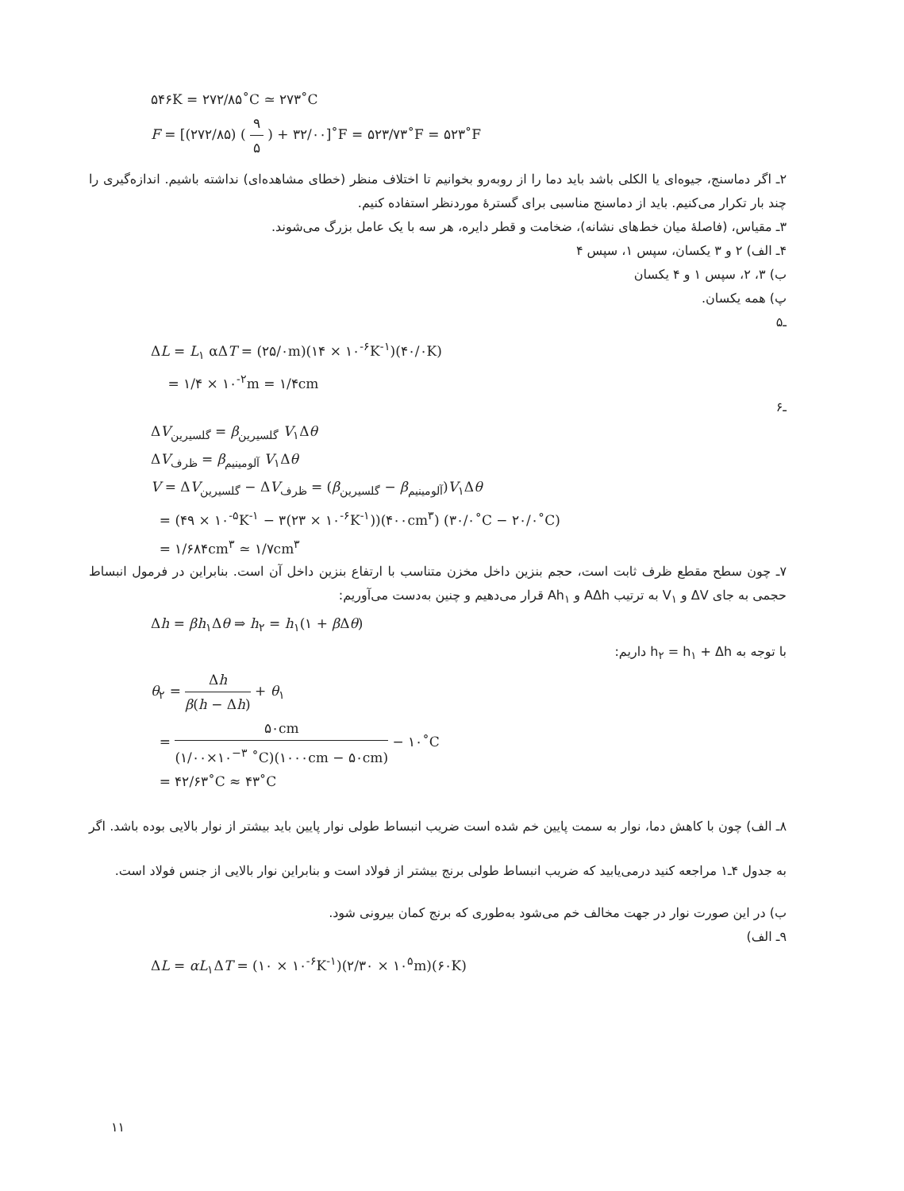۵۴۶K = ۲۷۲/۸۵˚C ≃ ۲۷۳˚C
F = [(۲۷۲/۸۵) ( ۹ ۵ ) + ۳۲/۰۰]˚F = ۵۲۳/۷۳˚F = ۵۲۳˚F
۲ـ اگر دماسنج، جیوه‌ای یا الکلی باشد باید دما را از روبه‌رو بخوانیم تا اختلاف منظر (خطای مشاهده‌ای) نداشته باشیم. اندازه‌گیری را چند بار تکرار می‌کنیم. باید از دماسنج مناسبی برای گسترهٔ موردنظر استفاده کنیم.
۳ـ مقیاس، (فاصلهٔ میان خط‌های نشانه)، ضخامت و قطر دایره، هر سه با یک عامل بزرگ می‌شوند.
۴ـ الف) ۲ و ۳ یکسان، سپس ۱، سپس ۴
ب) ۳، ۲، سپس ۱ و ۴ یکسان
پ) همه یکسان.
ـ۵
ΔL = L<sub>۱</sub> αΔT = (۲۵/۰m)(۱۴ × ۱۰<sup>-۶</sup>K<sup>-۱</sup>)(۴۰/۰K)
= ۱/۴ × ۱۰<sup>-۲</sup>m = ۱/۴cm
ـ۶
ΔV<sub>گلسیرین</sub> = β<sub>گلسیرین</sub> V<sub>۱</sub>Δθ
ΔV<sub>ظرف</sub> = β<sub>آلومینیم</sub> V<sub>۱</sub>Δθ
V = ΔV<sub>گلسیرین</sub> − ΔV<sub>ظرف</sub> = (β<sub>گلسیرین</sub> − β<sub>آلومینیم</sub>)V<sub>۱</sub>Δθ
= (۴۹ × ۱۰<sup>-۵</sup>K<sup>-۱</sup> − ۳(۲۳ × ۱۰<sup>-۶</sup>K<sup>-۱</sup>))(۴۰۰cm<sup>۳</sup>) (۳۰/۰˚C − ۲۰/۰˚C)
= ۱/۶۸۴cm<sup>۳</sup> ≃ ۱/۷cm<sup>۳</sup>
۷ـ چون سطح مقطع ظرف ثابت است، حجم بنزین داخل مخزن متناسب با ارتفاع بنزین داخل آن است. بنابراین در فرمول انبساط حجمی به جای ΔV و V<sub>۱</sub> به ترتیب AΔh و Ah<sub>۱</sub> قرار می‌دهیم و چنین به‌دست می‌آوریم:
Δh = βh<sub>۱</sub>Δθ ⇒ h<sub>۲</sub> = h<sub>۱</sub>(۱ + β Δθ)
با توجه به h<sub>۲</sub> = h<sub>۱</sub> + Δh داریم:
θ<sub>۲</sub> = Δh β(h − Δh) + θ<sub>۱</sub>
= ۵۰cm (۱/۰۰×۱۰<sup>−۳</sup> ˚C)(۱۰۰۰cm − ۵۰cm) − ۱۰˚C
= ۴۲/۶۳˚C ≈ ۴۳˚C
۸ـ الف) چون با کاهش دما، نوار به سمت پایین خم شده است ضریب انبساط طولی نوار پایین باید بیشتر از نوار بالایی بوده باشد. اگر به جدول ۴ـ۱ مراجعه کنید درمی‌یابید که ضریب انبساط طولی برنج بیشتر از فولاد است و بنابراین نوار بالایی از جنس فولاد است.
ب) در این صورت نوار در جهت مخالف خم می‌شود به‌طوری که برنج کمان بیرونی شود.
۹ـ الف)
ΔL = αL<sub>۱</sub>ΔT = (۱۰ × ۱۰<sup>-۶</sup>K<sup>-۱</sup>)(۲/۳۰ × ۱۰<sup>۵</sup>m)(۶۰K)
۱۱